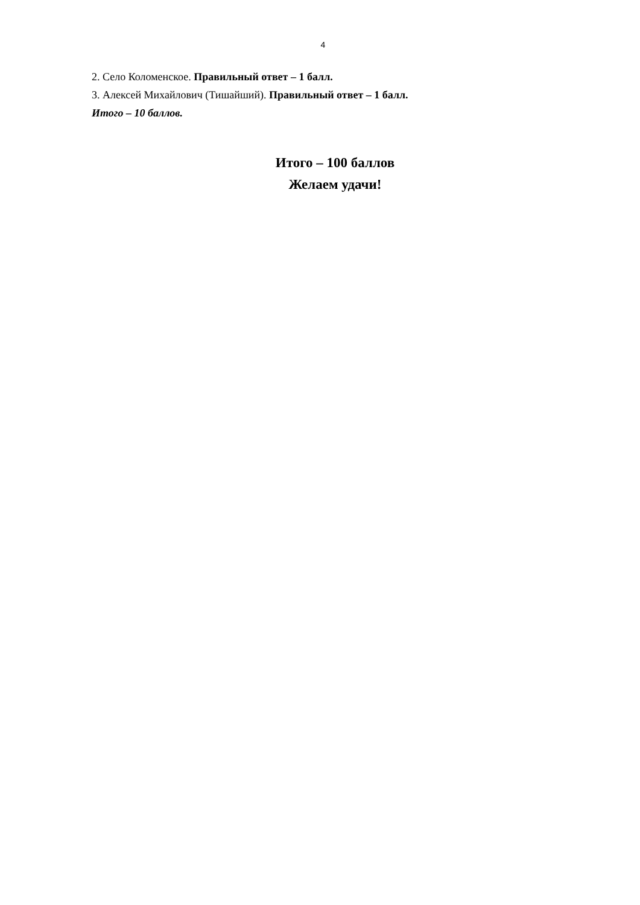4
2. Село Коломенское. Правильный ответ – 1 балл.
3. Алексей Михайлович (Тишайший). Правильный ответ – 1 балл.
Итого – 10 баллов.
Итого – 100 баллов
Желаем удачи!